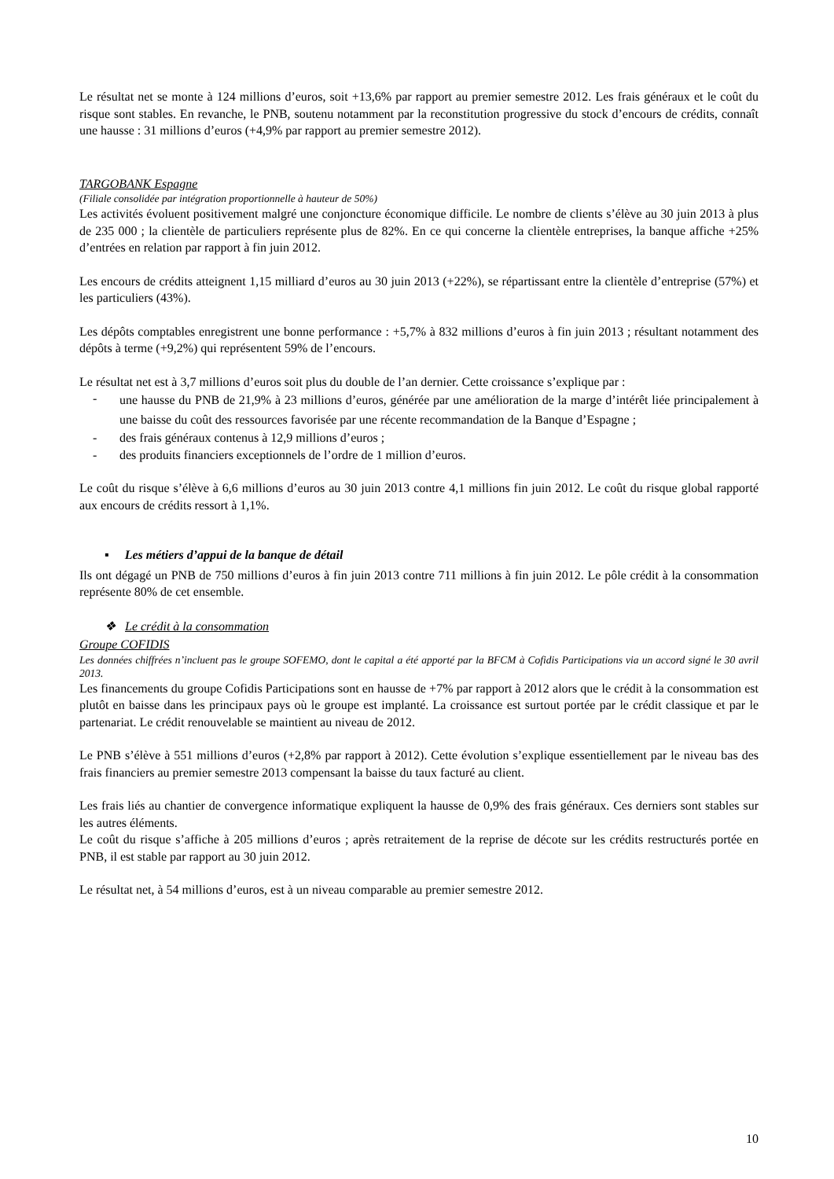Le résultat net se monte à 124 millions d’euros, soit +13,6% par rapport au premier semestre 2012. Les frais généraux et le coût du risque sont stables. En revanche, le PNB, soutenu notamment par la reconstitution progressive du stock d’encours de crédits, connaît une hausse : 31 millions d’euros (+4,9% par rapport au premier semestre 2012).
TARGOBANK Espagne
(Filiale consolidée par intégration proportionnelle à hauteur de 50%)
Les activités évoluent positivement malgré une conjoncture économique difficile. Le nombre de clients s’élève au 30 juin 2013 à plus de 235 000 ; la clientèle de particuliers représente plus de 82%. En ce qui concerne la clientèle entreprises, la banque affiche +25% d’entrées en relation par rapport à fin juin 2012.
Les encours de crédits atteignent 1,15 milliard d’euros au 30 juin 2013 (+22%), se répartissant entre la clientèle d’entreprise (57%) et les particuliers (43%).
Les dépôts comptables enregistrent une bonne performance : +5,7% à 832 millions d’euros à fin juin 2013 ; résultant notamment des dépôts à terme (+9,2%) qui représentent 59% de l’encours.
Le résultat net est à 3,7 millions d’euros soit plus du double de l’an dernier. Cette croissance s’explique par :
- une hausse du PNB de 21,9% à 23 millions d’euros, générée par une amélioration de la marge d’intérêt liée principalement à une baisse du coût des ressources favorisée par une récente recommandation de la Banque d’Espagne ;
- des frais généraux contenus à 12,9 millions d’euros ;
- des produits financiers exceptionnels de l’ordre de 1 million d’euros.
Le coût du risque s’élève à 6,6 millions d’euros au 30 juin 2013 contre 4,1 millions fin juin 2012. Le coût du risque global rapporté aux encours de crédits ressort à 1,1%.
▪ Les métiers d’appui de la banque de détail
Ils ont dégagé un PNB de 750 millions d’euros à fin juin 2013 contre 711 millions à fin juin 2012. Le pôle crédit à la consommation représente 80% de cet ensemble.
❖ Le crédit à la consommation
Groupe COFIDIS
Les données chiffrées n’incluent pas le groupe SOFEMO, dont le capital a été apporté par la BFCM à Cofidis Participations via un accord signé le 30 avril 2013.
Les financements du groupe Cofidis Participations sont en hausse de +7% par rapport à 2012 alors que le crédit à la consommation est plutôt en baisse dans les principaux pays où le groupe est implanté. La croissance est surtout portée par le crédit classique et par le partenariat. Le crédit renouvelable se maintient au niveau de 2012.
Le PNB s’élève à 551 millions d’euros (+2,8% par rapport à 2012). Cette évolution s’explique essentiellement par le niveau bas des frais financiers au premier semestre 2013 compensant la baisse du taux facturé au client.
Les frais liés au chantier de convergence informatique expliquent la hausse de 0,9% des frais généraux. Ces derniers sont stables sur les autres éléments.
Le coût du risque s’affiche à 205 millions d’euros ; après retraitement de la reprise de décote sur les crédits restructurés portée en PNB, il est stable par rapport au 30 juin 2012.
Le résultat net, à 54 millions d’euros, est à un niveau comparable au premier semestre 2012.
10